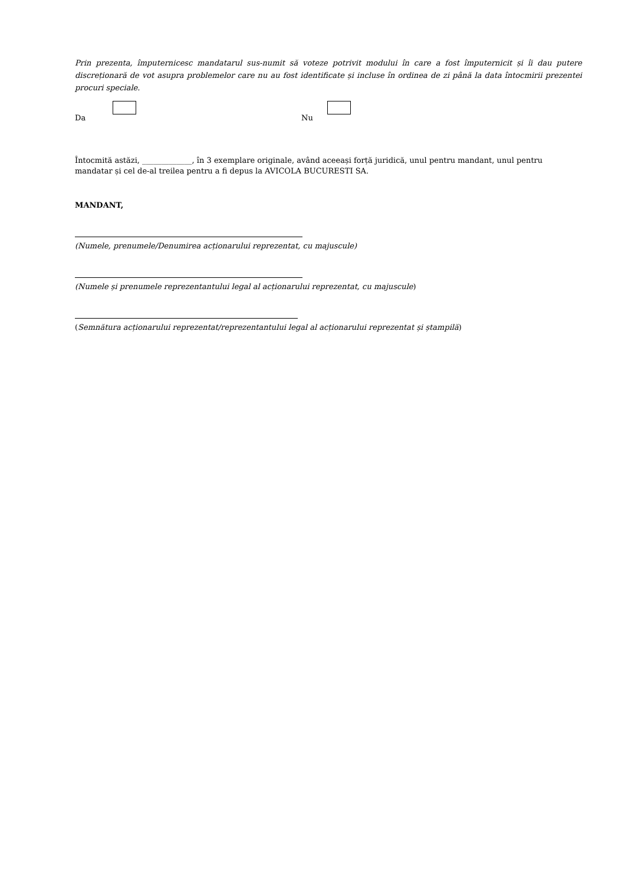Prin prezenta, împuternicesc mandatarul sus-numit să voteze potrivit modului în care a fost împuternicit și îi dau putere discreționară de vot asupra problemelor care nu au fost identificate și incluse în ordinea de zi până la data întocmirii prezentei procuri speciale.
Da
Nu
Întocmită astăzi, _____________, în 3 exemplare originale, având aceeași forță juridică, unul pentru mandant, unul pentru mandatar și cel de-al treilea pentru a fi depus la AVICOLA BUCURESTI SA.
MANDANT,
(Numele, prenumele/Denumirea acționarului reprezentat, cu majuscule)
(Numele și prenumele reprezentantului legal al acționarului reprezentat, cu majuscule)
(Semnătura acționarului reprezentat/reprezentantului legal al acționarului reprezentat și ștampilă)